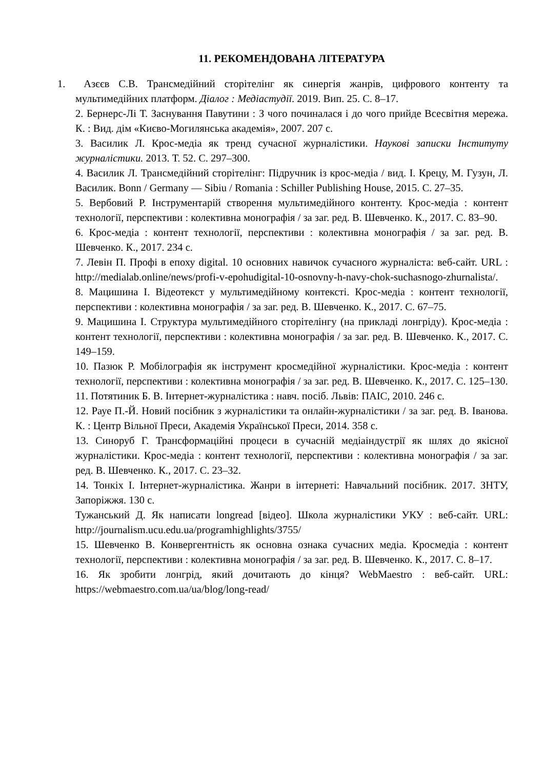11. РЕКОМЕНДОВАНА ЛІТЕРАТУРА
1. Азєєв С.В. Трансмедійний сторітелінг як синергія жанрів, цифрового контенту та мультимедійних платформ. Діалог : Медіастудії. 2019. Вип. 25. С. 8–17.
2. Бернерс-Лі Т. Заснування Павутини : З чого починалася і до чого прийде Всесвітня мережа. К. : Вид. дім «Києво-Могилянська академія», 2007. 207 с.
3. Василик Л. Крос-медіа як тренд сучасної журналістики. Наукові записки Інституту журналістики. 2013. Т. 52. С. 297–300.
4. Василик Л. Трансмедійний сторітелінг: Підручник із крос-медіа / вид. І. Крецу, М. Гузун, Л. Василик. Bonn / Germany — Sibiu / Romania : Schiller Publishing House, 2015. С. 27–35.
5. Вербовий Р. Інструментарій створення мультимедійного контенту. Крос-медіа : контент технології, перспективи : колективна монографія / за заг. ред. В. Шевченко. К., 2017. С. 83–90.
6. Крос-медіа : контент технології, перспективи : колективна монографія / за заг. ред. В. Шевченко. К., 2017. 234 с.
7. Левін П. Профі в епоху digital. 10 основних навичок сучасного журналіста: веб-сайт. URL : http://medialab.online/news/profi-v-epohudigital-10-osnovny-h-navy-chok-suchasnogo-zhurnalista/.
8. Мацишина І. Відеотекст у мультимедійному контексті. Крос-медіа : контент технології, перспективи : колективна монографія / за заг. ред. В. Шевченко. К., 2017. С. 67–75.
9. Мацишина І. Структура мультимедійного сторітелінгу (на прикладі лонгріду). Крос-медіа : контент технології, перспективи : колективна монографія / за заг. ред. В. Шевченко. К., 2017. С. 149–159.
10. Пазюк Р. Мобілографія як інструмент кросмедійної журналістики. Крос-медіа : контент технології, перспективи : колективна монографія / за заг. ред. В. Шевченко. К., 2017. С. 125–130.
11. Потятиник Б. В. Інтернет-журналістика : навч. посіб. Львів: ПАІС, 2010. 246 с.
12. Рауе П.-Й. Новий посібник з журналістики та онлайн-журналістики / за заг. ред. В. Іванова. К. : Центр Вільної Преси, Академія Української Преси, 2014. 358 с.
13. Синоруб Г. Трансформаційні процеси в сучасній медіаіндустрії як шлях до якісної журналістики. Крос-медіа : контент технології, перспективи : колективна монографія / за заг. ред. В. Шевченко. К., 2017. С. 23–32.
14. Тонкіх І. Інтернет-журналістика. Жанри в інтернеті: Навчальний посібник. 2017. ЗНТУ, Запоріжжя. 130 с.
Тужанський Д. Як написати longread [відео]. Школа журналістики УКУ : веб-сайт. URL: http://journalism.ucu.edu.ua/programhighlights/3755/
15. Шевченко В. Конвергентність як основна ознака сучасних медіа. Кросмедіа : контент технології, перспективи : колективна монографія / за заг. ред. В. Шевченко. К., 2017. С. 8–17.
16. Як зробити лонгрід, який дочитають до кінця? WebMaestro : веб-сайт. URL: https://webmaestro.com.ua/ua/blog/long-read/